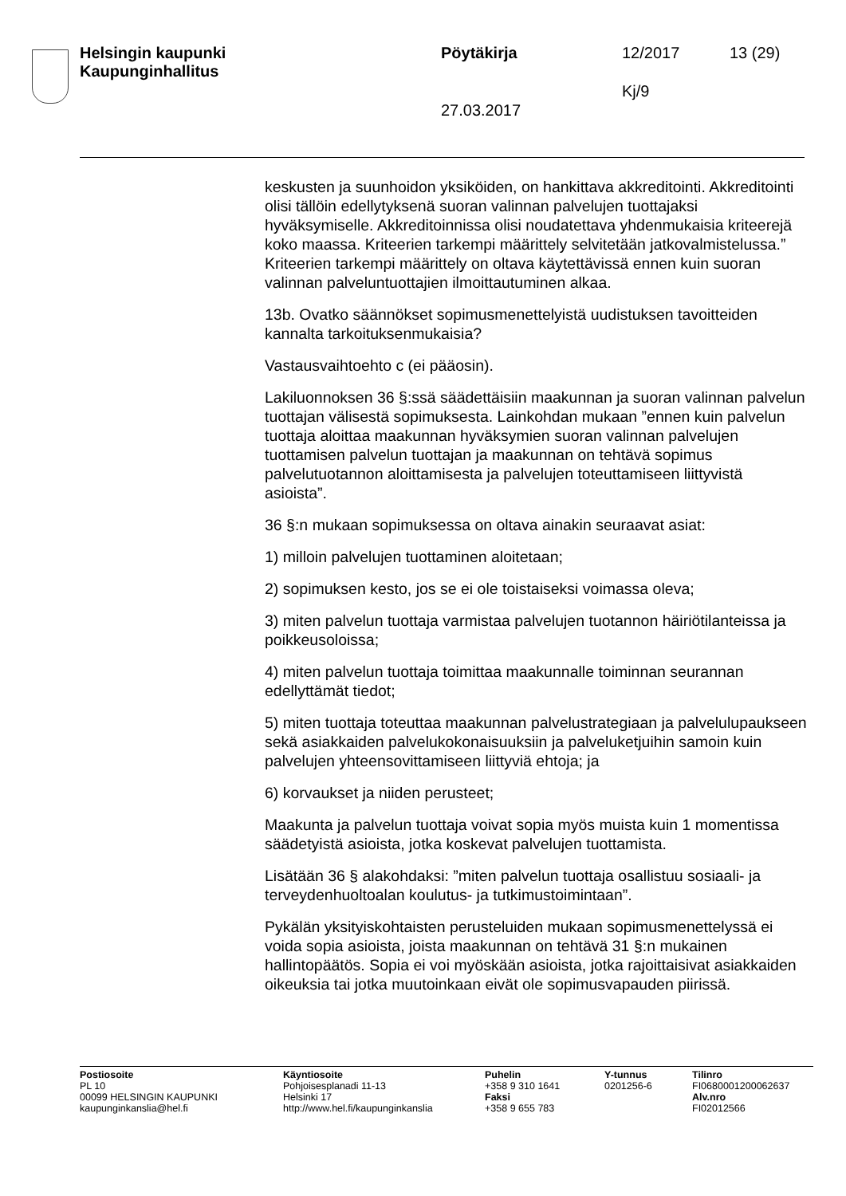Helsingin kaupunki
Kaupunginhallitus
Pöytäkirja 12/2017 13 (29)
Kj/9
27.03.2017
keskusten ja suunhoidon yksiköiden, on hankittava akkreditointi. Akkreditointi olisi tällöin edellytyksenä suoran valinnan palvelujen tuottajaksi hyväksymiselle. Akkreditoinnissa olisi noudatettava yhdenmukaisia kriteerejä koko maassa. Kriteerien tarkempi määrittely selvitetään jatkovalmistelussa.” Kriteerien tarkempi määrittely on oltava käytettävissä ennen kuin suoran valinnan palveluntuottajien ilmoittautuminen alkaa.
13b. Ovatko säännökset sopimusmenettelyistä uudistuksen tavoitteiden kannalta tarkoituksenmukaisia?
Vastausvaihtoehto c (ei pääosin).
Lakiluonnoksen 36 §:ssä säädettäisiin maakunnan ja suoran valinnan palvelun tuottajan välisestä sopimuksesta. Lainkohdan mukaan ”ennen kuin palvelun tuottaja aloittaa maakunnan hyväksymien suoran valinnan palvelujen tuottamisen palvelun tuottajan ja maakunnan on tehtävä sopimus palvelutuotannon aloittamisesta ja palvelujen toteuttamiseen liittyvistä asioista”.
36 §:n mukaan sopimuksessa on oltava ainakin seuraavat asiat:
1) milloin palvelujen tuottaminen aloitetaan;
2) sopimuksen kesto, jos se ei ole toistaiseksi voimassa oleva;
3) miten palvelun tuottaja varmistaa palvelujen tuotannon häiriötilanteissa ja poikkeusoloissa;
4) miten palvelun tuottaja toimittaa maakunnalle toiminnan seurannan edellyttämät tiedot;
5) miten tuottaja toteuttaa maakunnan palvelustrategiaan ja palvelulupaukseen sekä asiakkaiden palvelukokonaisuuksiin ja palveluketjuihin samoin kuin palvelujen yhteensovittamiseen liittyviä ehtoja; ja
6) korvaukset ja niiden perusteet;
Maakunta ja palvelun tuottaja voivat sopia myös muista kuin 1 momentissa säädetyistä asioista, jotka koskevat palvelujen tuottamista.
Lisätään 36 § alakohdaksi: ”miten palvelun tuottaja osallistuu sosiaali- ja terveydenhuoltoalan koulutus- ja tutkimustoimintaan”.
Pykälän yksityiskohtaisten perusteluiden mukaan sopimusmenettelyssä ei voida sopia asioista, joista maakunnan on tehtävä 31 §:n mukainen hallintopäätös. Sopia ei voi myöskään asioista, jotka rajoittaisivat asiakkaiden oikeuksia tai jotka muutoinkaan eivät ole sopimusvapauden piirissä.
Postiosoite
PL 10
00099 HELSINGIN KAUPUNKI
kaupunginkanslia@hel.fi
Käyntiosoite
Pohjoisesplanadi 11-13
Helsinki 17
http://www.hel.fi/kaupunginkanslia
Puhelin
+358 9 310 1641
Faksi
+358 9 655 783
Y-tunnus
0201256-6
Tilinro
FI0680001200062637
Alv.nro
FI02012566